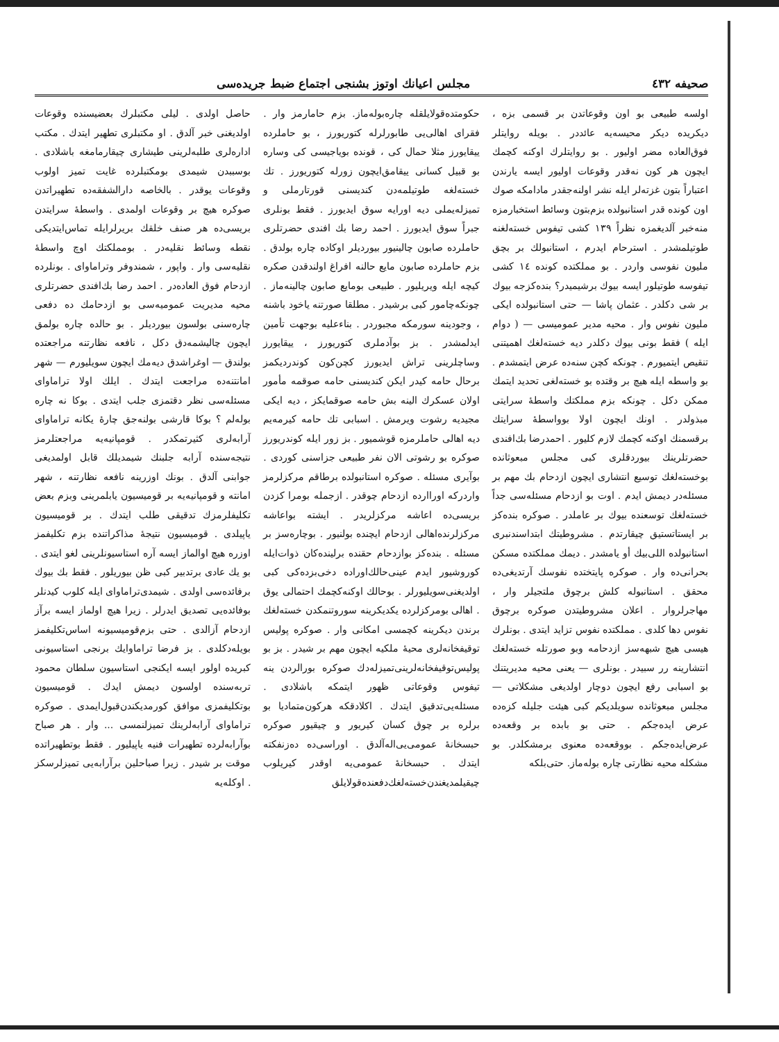صحيفه ٤٣٢ مجلس اعيانك اوتوز بشنجى اجتماع ضبط جريده‌سى
اولسه طبيعى بو اون وقوعاتدن بر قسمى بزه ، ديكريده ديكر محيسه‌يه عائددر . بويله روايتلر فوق‌العاده مضر اوليور . بو روايتلرك اوكنه كچمك ايچون هر كون نه‌قدر وقوعات اوليور ايسه يارندن اعتباراً بتون غزته‌لر ايله نشر اولنه‌جقدر مادامكه صوك اون كونده قدر استانبولده بزم‌بتون وسائط استخبارمزه منه‌خبر آلديغمزه نظراً ١٣٩ كشى تيفوس خسته‌لغنه طوتيلمشدر . استرحام ايدرم ، استانبولك بر بچق مليون نفوسى واردر . بو مملكتده كونده ١٤ كشى تيفوسه طوتيلور ايسه بيوك برشيميدر؟ بنده‌كزجه بيوك بر شى دكلدر . عثمان پاشا — حتى استانبولده ايكى مليون نفوس وار . محيه مدير عموميسى — ( دوام ايله ) فقط بونى بيوك دكلدر ديه خسته‌لغك اهميتنى تنقيص ايتميورم . چونكه كچن سنه‌ده عرض ايتمشدم . بو واسطه ايله هيچ بر وقتده بو خسته‌لغى تحديد ايتمك ممكن دكل . چونكه بزم مملكتك واسطهٔ سرايتى مبذولدر . اونك ايچون اولا بوواسطهٔ سرايتك برقسمنك اوكنه كچمك لازم كليور . احمدرضا بك‌افندى حضرتلرينك بيوردقلرى كبى مجلس مبعوثانده بوخسته‌لغك توسيع انتشارى ايچون ازدحام بك مهم بر مسئله‌در ديمش ايدم . اوت بو ازدحام مسئله‌سى جداً خسته‌لغك توسعنده بيوك بر عاملدر . صوكره بنده‌كز بر ايستاتستيق چيقارتدم . مشروطيتك ابتداسندنبرى استانبولده اللى‌بيك أو يامشدر . ديمك مملكتده مسكن بحرانى‌ده وار . صوكره پايتختده نفوسك آرتديغى‌ده محقق . استانبوله كلش برچوق ملتجيلر وار ، مهاجرلروار . اعلان مشروطيتدن صوكره برچوق نفوس دها كلدى . مملكتده نفوس تزايد ايتدى . بونلرك هيسى هيچ شبهه‌سز ازدحامه وبو صورتله خسته‌لغك انتشارينه رر سبيدر . بونلرى — يعنى محيه مديريتنك بو اسبابى رفع ايچون دوچار اولديغى مشكلاتى — مجلس مبعوثانده سويلديكم كبى هيئت جليله كزه‌ده عرض ايده‌جكم . حتى بو بابده بر وقعه‌ده عرض‌ايده‌جكم . بووقعه‌ده معنوى برمشكلدر. بو مشكله محيه نظارتى چاره بوله‌ماز. حتى‌بلكه
حكومتده‌قولايلقله چاره‌بوله‌ماز. بزم حامارمز وار . فقراى اهالى‌يى طابورلرله كتوريورز ، بو حاملرده ييقايورز مثلا حمال كى ، قونده بوياجيسى كى وساره بو قبيل كسانى ييقامق‌ايچون زورله كتوريورز . تك خسته‌لغه طوتيلمه‌دن كنديسنى قورتارملى و تميزله‌يملى ديه اورايه سوق ايديورز . فقط بونلرى جبراً سوق ايديورز . احمد رضا بك افندى حضرتلرى حاملرده صابون چالينيور بيورديلر اوكاده چاره بولدق . بزم حاملرده صابون مايع حالنه افراغ اولندقدن صكره كيچه ايله ويريليور . طبيعى بومايع صابون چالينه‌ماز . چونكه‌چامور كبى برشيدر . مطلقا صورتنه ياخود باشنه ، وجودينه سورمكه مجبوردر . بناءعليه بوجهت تأمين ايدلمشدر . بز بوآدملرى كتوريورز ، ييقايورز وساچلرينى تراش ايديورز كچن‌كون كوندرديكمز برحال حامه كيدر ايكن كنديسنى حامه صوقمه مأمور اولان عسكرك الينه بش حامه صوقمايكز ، ديه ايكى مجيديه رشوت ويرمش . اسبابى تك حامه كيرمه‌يم ديه اهالى حاملرمزه قوشميور . بز زور ايله كوندريورز صوكره بو رشوتى الان نفر طبيعى جزاسنى كوردى . بوآيرى مسئله . صوكره استانبولده برطاقم مركزلرمز واردركه اوراارده ازدحام چوقدر . ازجمله بومرا كزدن بريسى‌ده اعاشه مركزلريدر . ايشته بواعاشه مركزلرنده‌اهالى ازدحام ايچنده بولنيور . بوچاره‌سز بر مسئله . بنده‌كز بوازدحام حقنده برلينده‌كان ذوات‌ايله كوروشيور ايدم عينى‌حالك‌اوراده دخى‌بزده‌كى كبى اولديغنى‌سويليورلر . بوحالك اوكنه‌كچمك احتمالى يوق . اهالى بومركزلرده يكديكرينه سوروتنمكدن خسته‌لغك برندن ديكرينه كچمسى امكانى وار . صوكره پوليس توقيفخانه‌لرى محيهٔ ملكيه ايچون مهم بر شيدر . بز بو پوليس‌توقيفخانه‌لرينى‌تميزله‌دك صوكره بورالردن ينه تيفوس وقوعاتى ظهور ايتمكه باشلادى . مسئله‌يى‌تدقيق ايتدك . اكلادقكه هركون‌متماديا بو برلره بر چوق كسان كيريور و چيقيور صوكره حبسخانهٔ عمومى‌يى‌اله‌آلدق . اوراسى‌ده دەزنفكته ايتدك . حبسخانهٔ عمومى‌يه اوقدر كيريلوب چيقيلمديغندن‌خسته‌لغك‌دفعنده‌قولايلق
حاصل اولدى . ليلى مكتبلرك بعضيسنده وقوعات اولديغنى خبر آلدق . او مكتبلرى تطهير ايتدك . مكتب ادارەلرى طلبەلرينى طيشارى چيقارمامغه باشلادى . بوسببدن شيمدى بومكتبلرده غايت تميز اولوب وقوعات يوقدر . بالخاصه دارالشفقه‌ده تطهيراتدن صوكره هيچ بر وقوعات اولمدى . واسطهٔ سرايتدن بريسى‌ده هر صنف خلقك بريرلرايله تماس‌ايتديكى نقطه وسائط نقليه‌در . بومملكتك اوچ واسطهٔ نقليه‌سى وار . واپور ، شمندوفر وتراماواى . بونلرده ازدحام فوق العاده‌در . احمد رضا بك‌افندى حضرتلرى محيه مديريت عموميه‌سى بو ازدحامك ده دفعى چاره‌سنى بولسون بيورديلر . بو حالده چاره بولمق ايچون چاليشمه‌دق دكل ، نافعه نظارتنه مراجعتده بولندق — اوغراشدق ديه‌مك ايچون سويليورم — شهر امانتنه‌ده مراجعت ايتدك . ايلك اولا تراماواى مسئله‌سى نظر دقتمزى جلب ايتدى . بوكا نه چاره بولەلم ؟ بوكا قارشى بولنه‌جق چارهٔ يكانه تراماواى آرابه‌لرى كثيرتمكدر . قومپانيه‌يه مراجعتلرمز نتيجه‌سنده آرابه جلبنك شيمديلك قابل اولمديغى جوابنى آلدق . بونك اوزرينه نافعه نظارتنه ، شهر امانته و قومپانيه‌يه بر قوميسيون يابلمرينى وبزم بعض تكليفلرمزك تدقيقى طلب ايتدك . بر قوميسيون ياپيلدى . قوميسيون نتيجهٔ مذاكراتنده بزم تكليفمز اوزره هيچ اوالماز ايسه آره استاسيونلرينى لغو ايتدى . بو يك عادى برتدبير كبى ظن بيوريلور . فقط بك بيوك برفائده‌سى اولدى . شيمدى‌تراماواى ايله كلوب كيدنلر بوفائده‌يى تصديق ايدرلر . زيرا هيچ اولماز ايسه برآز ازدحام آزالدى . حتى بزم‌قوميسيونه اساس‌تكليفمز بويله‌دكلدى . بز فرضا تراماوايك برنجى استاسيونى كبريده اولور ايسه ايكنجى استاسيون سلطان محمود تربه‌سنده اولسون ديمش ايدك . قوميسيون بوتكليفمزى موافق كورمديكندن‌قبول‌ايمدى . صوكره تراماواى آرابه‌لرينك تميزلنمسى ... وار . هر صباح بوآرابه‌لرده تطهيرات فنيه ياپيليور . فقط بوتطهيراتده موقت بر شيدر . زيرا صباحلين برآرابه‌يى تميزلرسكز . اوكلەيه